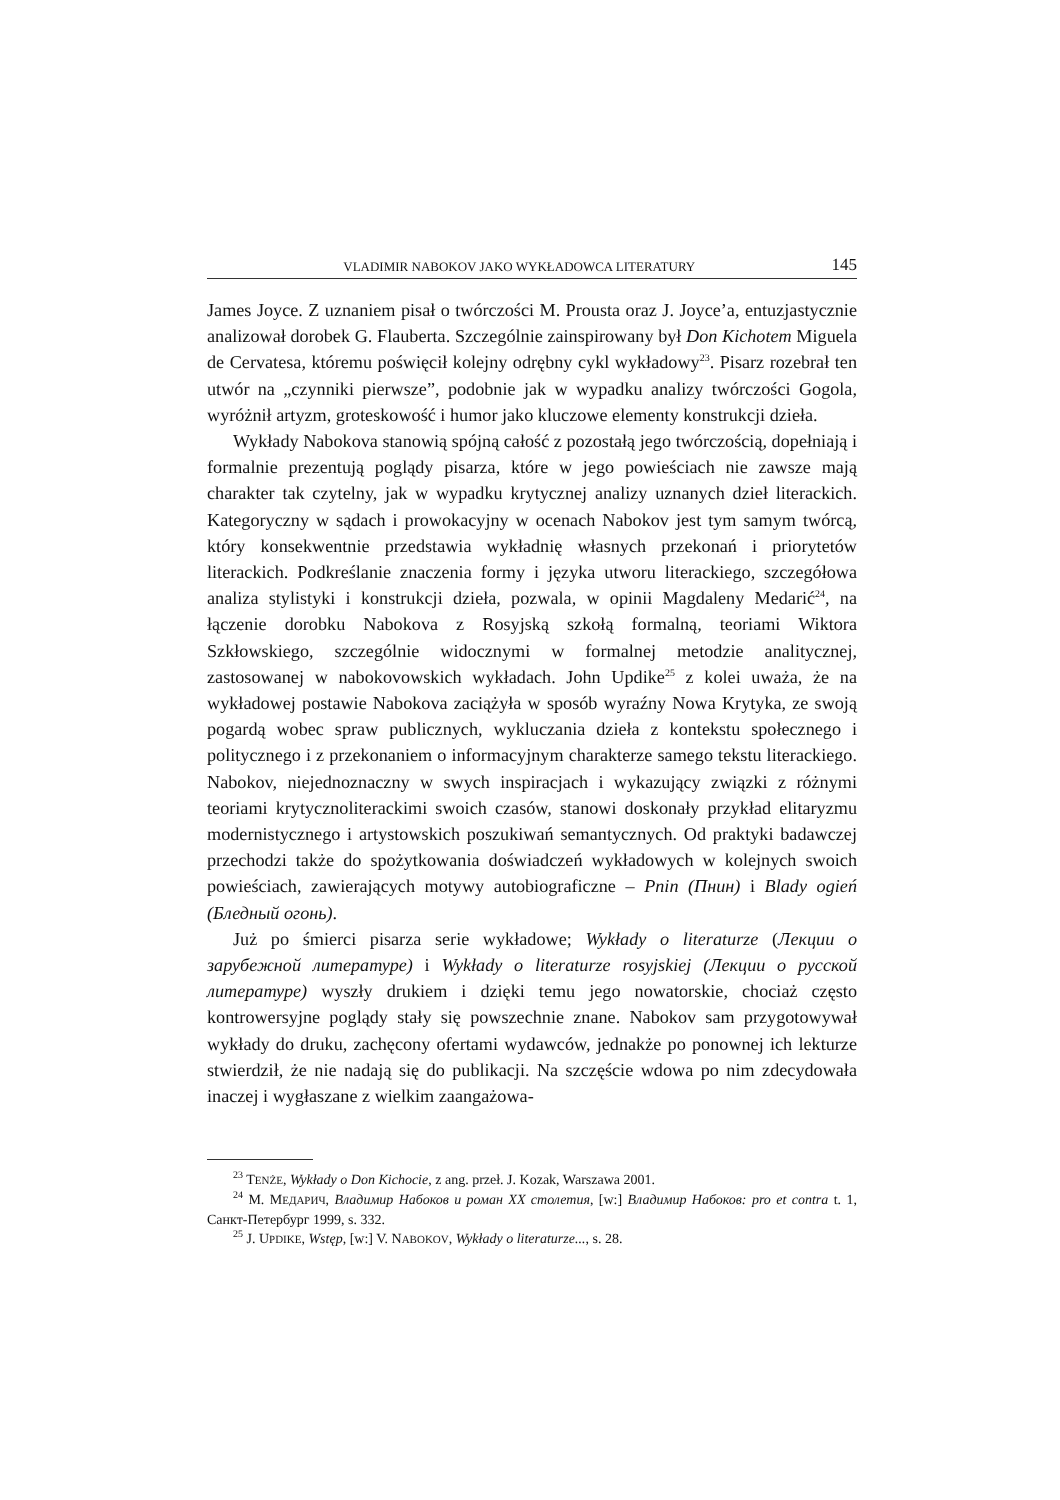VLADIMIR NABOKOV JAKO WYKŁADOWCA LITERATURY 145
James Joyce. Z uznaniem pisał o twórczości M. Prousta oraz J. Joyce’a, entuzjastycznie analizował dorobek G. Flauberta. Szczególnie zainspirowany był Don Kichotem Miguela de Cervatesa, któremu poświęcił kolejny odrębny cykl wykładowy<sup>23</sup>. Pisarz rozebrał ten utwór na „czynniki pierwsze”, podobnie jak w wypadku analizy twórczości Gogola, wyróżnił artyzm, groteskowość i humor jako kluczowe elementy konstrukcji dzieła.
Wykłady Nabokova stanowią spójną całość z pozostałą jego twórczością, dopełniają i formalnie prezentują poglądy pisarza, które w jego powieściach nie zawsze mają charakter tak czytelny, jak w wypadku krytycznej analizy uznanych dzieł literackich. Kategoryczny w sądach i prowokacyjny w ocenach Nabokov jest tym samym twórcą, który konsekwentnie przedstawia wykładnię własnych przekonań i priorytetów literackich. Podkreślanie znaczenia formy i języka utworu literackiego, szczegółowa analiza stylistyki i konstrukcji dzieła, pozwala, w opinii Magdaleny Medarić<sup>24</sup>, na łączenie dorobku Nabokova z Rosyjską szkołą formalną, teoriami Wiktora Szkłowskiego, szczególnie widocznymi w formalnej metodzie analitycznej, zastosowanej w nabokovowskich wykładach. John Updike<sup>25</sup> z kolei uważa, że na wykładowej postawie Nabokova zaciążyła w sposób wyraźny Nowa Krytyka, ze swoją pogardą wobec spraw publicznych, wykluczania dzieła z kontekstu społecznego i politycznego i z przekonaniem o informacyjnym charakterze samego tekstu literackiego. Nabokov, niejednoznaczny w swych inspiracjach i wykazujący związki z różnymi teoriami krytycznoliterackimi swoich czasów, stanowi doskonały przykład elitaryzmu modernistycznego i artystowskich poszukiwań semantycznych. Od praktyki badawczej przechodzi także do spożytkowania doświadczeń wykładowych w kolejnych swoich powieściach, zawierających motywy autobiograficzne – Pnin (Пнин) i Blady ogień (Бледный огонь).
Już po śmierci pisarza serie wykładowe; Wykłady o literaturze (Лекции о зарубежной литературе) i Wykłady o literaturze rosyjskiej (Лекции о русской литературе) wyszły drukiem i dzięki temu jego nowatorskie, chociaż często kontrowersyjne poglądy stały się powszechnie znane. Nabokov sam przygotowywał wykłady do druku, zachęcony ofertami wydawców, jednakże po ponownej ich lekturze stwierdził, że nie nadają się do publikacji. Na szczęście wdowa po nim zdecydowała inaczej i wygłaszane z wielkim zaangażowa-
<sup>23</sup> TENŻE, Wykłady o Don Kichocie, z ang. przeł. J. Kozak, Warszawa 2001.
<sup>24</sup> M. МЕДАРИЧ, Владимир Набоков и роман XX столетия, [w:] Владимир Набоков: pro et contra t. 1, Санкт-Петербург 1999, s. 332.
<sup>25</sup> J. UPDIKE, Wstęp, [w:] V. NABOKOV, Wykłady o literaturze..., s. 28.